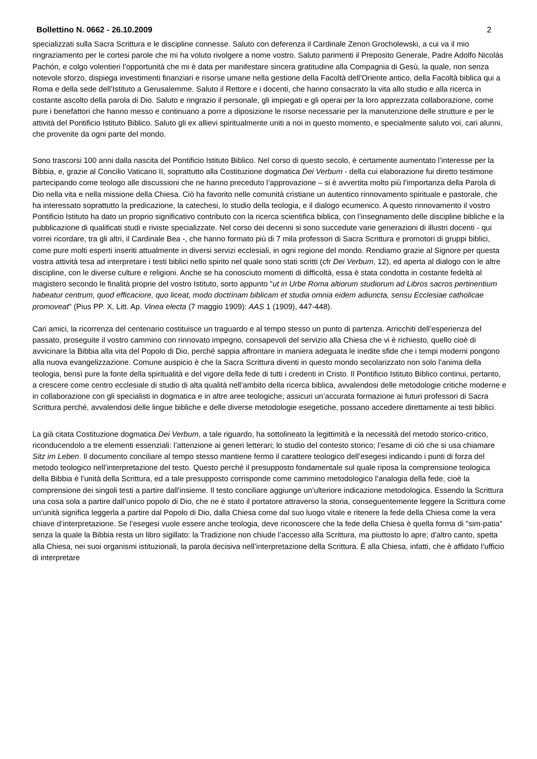Bollettino N. 0662 - 26.10.2009 2
specializzati sulla Sacra Scrittura e le discipline connesse. Saluto con deferenza il Cardinale Zenon Grocholewski, a cui va il mio ringraziamento per le cortesi parole che mi ha voluto rivolgere a nome vostro. Saluto parimenti il Preposito Generale, Padre Adolfo Nicolás Pachón, e colgo volentieri l’opportunità che mi è data per manifestare sincera gratitudine alla Compagnia di Gesù, la quale, non senza notevole sforzo, dispiega investimenti finanziari e risorse umane nella gestione della Facoltà dell’Oriente antico, della Facoltà biblica qui a Roma e della sede dell’Istituto a Gerusalemme. Saluto il Rettore e i docenti, che hanno consacrato la vita allo studio e alla ricerca in costante ascolto della parola di Dio. Saluto e ringrazio il personale, gli impiegati e gli operai per la loro apprezzata collaborazione, come pure i benefattori che hanno messo e continuano a porre a diposizione le risorse necessarie per la manutenzione delle strutture e per le attività del Pontificio Istituto Biblico. Saluto gli ex allievi spiritualmente uniti a noi in questo momento, e specialmente saluto voi, cari alunni, che provenite da ogni parte del mondo.
Sono trascorsi 100 anni dalla nascita del Pontificio Istituto Biblico. Nel corso di questo secolo, è certamente aumentato l’interesse per la Bibbia, e, grazie al Concilio Vaticano II, soprattutto alla Costituzione dogmatica Dei Verbum - della cui elaborazione fui diretto testimone partecipando come teologo alle discussioni che ne hanno preceduto l’approvazione – si è avvertita molto più l’importanza della Parola di Dio nella vita e nella missione della Chiesa. Ciò ha favorito nelle comunità cristiane un autentico rinnovamento spirituale e pastorale, che ha interessato soprattutto la predicazione, la catechesi, lo studio della teologia, e il dialogo ecumenico. A questo rinnovamento il vostro Pontificio Istituto ha dato un proprio significativo contributo con la ricerca scientifica biblica, con l’insegnamento delle discipline bibliche e la pubblicazione di qualificati studi e riviste specializzate. Nel corso dei decenni si sono succedute varie generazioni di illustri docenti - qui vorrei ricordare, tra gli altri, il Cardinale Bea -, che hanno formato più di 7 mila professori di Sacra Scrittura e promotori di gruppi biblici, come pure molti esperti inseriti attualmente in diversi servizi ecclesiali, in ogni regione del mondo. Rendiamo grazie al Signore per questa vostra attività tesa ad interpretare i testi biblici nello spirito nel quale sono stati scritti (cfr Dei Verbum, 12), ed aperta al dialogo con le altre discipline, con le diverse culture e religioni. Anche se ha conosciuto momenti di difficoltà, essa è stata condotta in costante fedeltà al magistero secondo le finalità proprie del vostro Istituto, sorto appunto "ut in Urbe Roma altiorum studiorum ad Libros sacros pertinentium habeatur centrum, quod efficaciore, quo liceat, modo doctrinam biblicam et studia omnia eidem adiuncta, sensu Ecclesiae catholicae promoveat" (Pius PP. X, Litt. Ap. Vinea electa (7 maggio 1909): AAS 1 (1909), 447-448).
Cari amici, la ricorrenza del centenario costituisce un traguardo e al tempo stesso un punto di partenza. Arricchiti dell’esperienza del passato, proseguite il vostro cammino con rinnovato impegno, consapevoli del servizio alla Chiesa che vi è richiesto, quello cioè di avvicinare la Bibbia alla vita del Popolo di Dio, perché sappia affrontare in maniera adeguata le inedite sfide che i tempi moderni pongono alla nuova evangelizzazione. Comune auspicio è che la Sacra Scrittura diventi in questo mondo secolarizzato non solo l’anima della teologia, bensì pure la fonte della spiritualità e del vigore della fede di tutti i credenti in Cristo. Il Pontificio Istituto Biblico continui, pertanto, a crescere come centro ecclesiale di studio di alta qualità nell’ambito della ricerca biblica, avvalendosi delle metodologie critiche moderne e in collaborazione con gli specialisti in dogmatica e in altre aree teologiche; assicuri un’accurata formazione ai futuri professori di Sacra Scrittura perché, avvalendosi delle lingue bibliche e delle diverse metodologie esegetiche, possano accedere direttamente ai testi biblici.
La già citata Costituzione dogmatica Dei Verbum, a tale riguardo, ha sottolineato la legittimità e la necessità del metodo storico-critico, riconducendolo a tre elementi essenziali: l’attenzione ai generi letterari; lo studio del contesto storico; l’esame di ciò che si usa chiamare Sitz im Leben. Il documento conciliare al tempo stesso mantiene fermo il carattere teologico dell’esegesi indicando i punti di forza del metodo teologico nell’interpretazione del testo. Questo perché il presupposto fondamentale sul quale riposa la comprensione teologica della Bibbia è l’unità della Scrittura, ed a tale presupposto corrisponde come cammino metodologico l’analogia della fede, cioè la comprensione dei singoli testi a partire dall’insieme. Il testo conciliare aggiunge un’ulteriore indicazione metodologica. Essendo la Scrittura una cosa sola a partire dall’unico popolo di Dio, che ne è stato il portatore attraverso la storia, conseguentemente leggere la Scrittura come un’unità significa leggerla a partire dal Popolo di Dio, dalla Chiesa come dal suo luogo vitale e ritenere la fede della Chiesa come la vera chiave d’interpretazione. Se l’esegesi vuole essere anche teologia, deve riconoscere che la fede della Chiesa è quella forma di "sim-patia" senza la quale la Bibbia resta un libro sigillato: la Tradizione non chiude l’accesso alla Scrittura, ma piuttosto lo apre; d’altro canto, spetta alla Chiesa, nei suoi organismi istituzionali, la parola decisiva nell’interpretazione della Scrittura. È alla Chiesa, infatti, che è affidato l’ufficio di interpretare